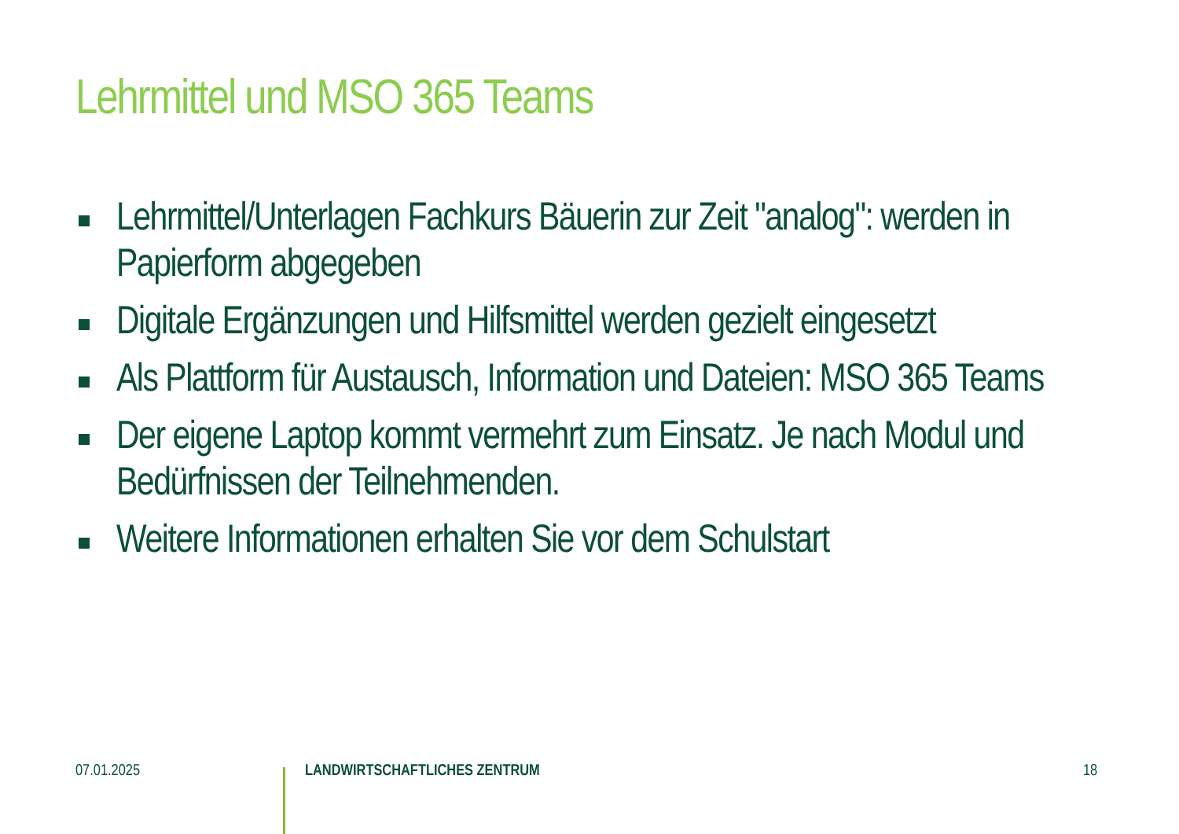Lehrmittel und MSO 365 Teams
Lehrmittel/Unterlagen Fachkurs Bäuerin zur Zeit "analog": werden in Papierform abgegeben
Digitale Ergänzungen und Hilfsmittel werden gezielt eingesetzt
Als Plattform für Austausch, Information und Dateien: MSO 365 Teams
Der eigene Laptop kommt vermehrt zum Einsatz. Je nach Modul und Bedürfnissen der Teilnehmenden.
Weitere Informationen erhalten Sie vor dem Schulstart
07.01.2025 LANDWIRTSCHAFTLICHES ZENTRUM 18